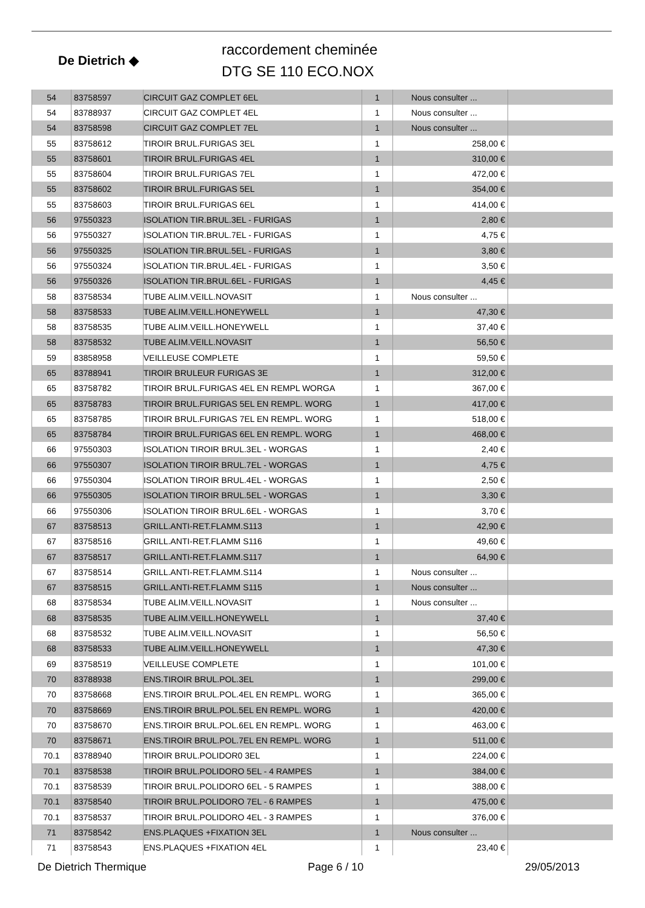De Dietrich ◆
raccordement cheminée
DTG SE 110 ECO.NOX
| 54 | 83758597 | CIRCUIT GAZ COMPLET 6EL | 1 | Nous consulter ... | |
| 54 | 83788937 | CIRCUIT GAZ COMPLET 4EL | 1 | Nous consulter ... | |
| 54 | 83758598 | CIRCUIT GAZ COMPLET 7EL | 1 | Nous consulter ... | |
| 55 | 83758612 | TIROIR BRUL.FURIGAS 3EL | 1 | 258,00 € | |
| 55 | 83758601 | TIROIR BRUL.FURIGAS 4EL | 1 | 310,00 € | |
| 55 | 83758604 | TIROIR BRUL.FURIGAS 7EL | 1 | 472,00 € | |
| 55 | 83758602 | TIROIR BRUL.FURIGAS 5EL | 1 | 354,00 € | |
| 55 | 83758603 | TIROIR BRUL.FURIGAS 6EL | 1 | 414,00 € | |
| 56 | 97550323 | ISOLATION TIR.BRUL.3EL - FURIGAS | 1 | 2,80 € | |
| 56 | 97550327 | ISOLATION TIR.BRUL.7EL - FURIGAS | 1 | 4,75 € | |
| 56 | 97550325 | ISOLATION TIR.BRUL.5EL - FURIGAS | 1 | 3,80 € | |
| 56 | 97550324 | ISOLATION TIR.BRUL.4EL - FURIGAS | 1 | 3,50 € | |
| 56 | 97550326 | ISOLATION TIR.BRUL.6EL - FURIGAS | 1 | 4,45 € | |
| 58 | 83758534 | TUBE ALIM.VEILL.NOVASIT | 1 | Nous consulter ... | |
| 58 | 83758533 | TUBE ALIM.VEILL.HONEYWELL | 1 | 47,30 € | |
| 58 | 83758535 | TUBE ALIM.VEILL.HONEYWELL | 1 | 37,40 € | |
| 58 | 83758532 | TUBE ALIM.VEILL.NOVASIT | 1 | 56,50 € | |
| 59 | 83858958 | VEILLEUSE COMPLETE | 1 | 59,50 € | |
| 65 | 83788941 | TIROIR BRULEUR FURIGAS 3E | 1 | 312,00 € | |
| 65 | 83758782 | TIROIR BRUL.FURIGAS 4EL EN REMPL WORGA | 1 | 367,00 € | |
| 65 | 83758783 | TIROIR BRUL.FURIGAS 5EL EN REMPL. WORG | 1 | 417,00 € | |
| 65 | 83758785 | TIROIR BRUL.FURIGAS 7EL EN REMPL. WORG | 1 | 518,00 € | |
| 65 | 83758784 | TIROIR BRUL.FURIGAS 6EL EN REMPL. WORG | 1 | 468,00 € | |
| 66 | 97550303 | ISOLATION TIROIR BRUL.3EL - WORGAS | 1 | 2,40 € | |
| 66 | 97550307 | ISOLATION TIROIR BRUL.7EL - WORGAS | 1 | 4,75 € | |
| 66 | 97550304 | ISOLATION TIROIR BRUL.4EL - WORGAS | 1 | 2,50 € | |
| 66 | 97550305 | ISOLATION TIROIR BRUL.5EL - WORGAS | 1 | 3,30 € | |
| 66 | 97550306 | ISOLATION TIROIR BRUL.6EL - WORGAS | 1 | 3,70 € | |
| 67 | 83758513 | GRILL.ANTI-RET.FLAMM.S113 | 1 | 42,90 € | |
| 67 | 83758516 | GRILL.ANTI-RET.FLAMM S116 | 1 | 49,60 € | |
| 67 | 83758517 | GRILL.ANTI-RET.FLAMM.S117 | 1 | 64,90 € | |
| 67 | 83758514 | GRILL.ANTI-RET.FLAMM.S114 | 1 | Nous consulter ... | |
| 67 | 83758515 | GRILL.ANTI-RET.FLAMM S115 | 1 | Nous consulter ... | |
| 68 | 83758534 | TUBE ALIM.VEILL.NOVASIT | 1 | Nous consulter ... | |
| 68 | 83758535 | TUBE ALIM.VEILL.HONEYWELL | 1 | 37,40 € | |
| 68 | 83758532 | TUBE ALIM.VEILL.NOVASIT | 1 | 56,50 € | |
| 68 | 83758533 | TUBE ALIM.VEILL.HONEYWELL | 1 | 47,30 € | |
| 69 | 83758519 | VEILLEUSE COMPLETE | 1 | 101,00 € | |
| 70 | 83788938 | ENS.TIROIR BRUL.POL.3EL | 1 | 299,00 € | |
| 70 | 83758668 | ENS.TIROIR BRUL.POL.4EL EN REMPL. WORG | 1 | 365,00 € | |
| 70 | 83758669 | ENS.TIROIR BRUL.POL.5EL EN REMPL. WORG | 1 | 420,00 € | |
| 70 | 83758670 | ENS.TIROIR BRUL.POL.6EL EN REMPL. WORG | 1 | 463,00 € | |
| 70 | 83758671 | ENS.TIROIR BRUL.POL.7EL EN REMPL. WORG | 1 | 511,00 € | |
| 70.1 | 83788940 | TIROIR BRUL.POLIDOR0 3EL | 1 | 224,00 € | |
| 70.1 | 83758538 | TIROIR BRUL.POLIDORO 5EL - 4 RAMPES | 1 | 384,00 € | |
| 70.1 | 83758539 | TIROIR BRUL.POLIDORO 6EL - 5 RAMPES | 1 | 388,00 € | |
| 70.1 | 83758540 | TIROIR BRUL.POLIDORO 7EL - 6 RAMPES | 1 | 475,00 € | |
| 70.1 | 83758537 | TIROIR BRUL.POLIDORO 4EL - 3 RAMPES | 1 | 376,00 € | |
| 71 | 83758542 | ENS.PLAQUES +FIXATION 3EL | 1 | Nous consulter ... | |
| 71 | 83758543 | ENS.PLAQUES +FIXATION 4EL | 1 | 23,40 € | |
De Dietrich Thermique Page 6 / 10 29/05/2013